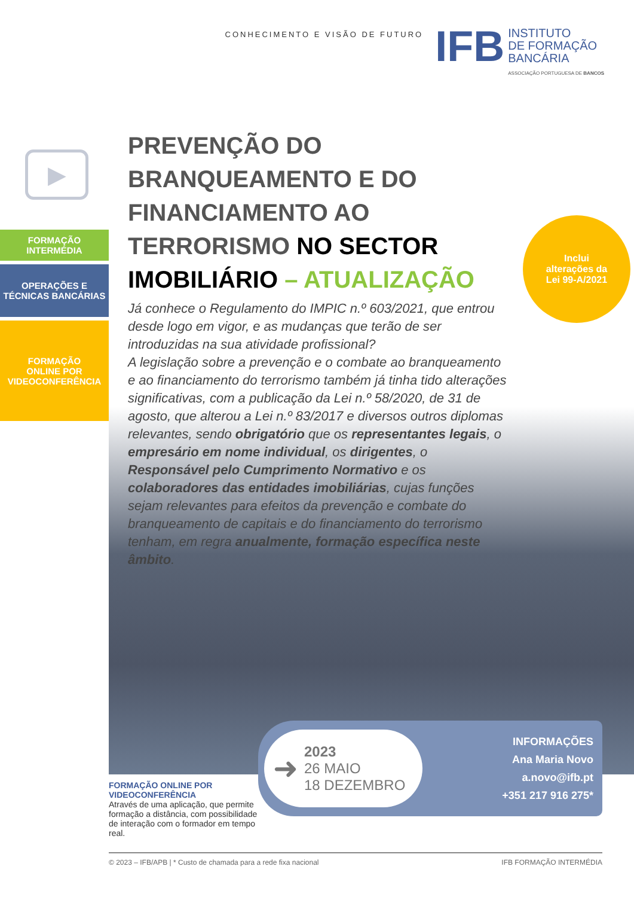CONHECIMENTO E VISÃO DE FUTURO
IFB
INSTITUTO
DE FORMAÇÃO
BANCÁRIA
ASSOCIAÇÃO PORTUGUESA DE BANCOS
▶
FORMAÇÃO INTERMÉDIA
OPERAÇÕES E
TÉCNICAS BANCÁRIAS
FORMAÇÃO
ONLINE POR
VIDEOCONFERÊNCIA
PREVENÇÃO DO BRANQUEAMENTO E DO FINANCIAMENTO AO TERRORISMO NO SECTOR IMOBILIÁRIO – ATUALIZAÇÃO
Já conhece o Regulamento do IMPIC n.º 603/2021, que entrou desde logo em vigor, e as mudanças que terão de ser introduzidas na sua atividade profissional?
A legislação sobre a prevenção e o combate ao branqueamento e ao financiamento do terrorismo também já tinha tido alterações significativas, com a publicação da Lei n.º 58/2020, de 31 de agosto, que alterou a Lei n.º 83/2017 e diversos outros diplomas relevantes, sendo obrigatório que os representantes legais, o empresário em nome individual, os dirigentes, o Responsável pelo Cumprimento Normativo e os colaboradores das entidades imobiliárias, cujas funções sejam relevantes para efeitos da prevenção e combate do branqueamento de capitais e do financiamento do terrorismo tenham, em regra anualmente, formação específica neste âmbito.
Inclui
alterações da
Lei 99-A/2021
FORMAÇÃO ONLINE POR VIDEOCONFERÊNCIA
Através de uma aplicação, que permite formação a distância, com possibilidade de interação com o formador em tempo real.
➜
2023
26 MAIO
18 DEZEMBRO
INFORMAÇÕES
Ana Maria Novo
a.novo@ifb.pt
+351 217 916 275*
© 2023 – IFB/APB | * Custo de chamada para a rede fixa nacional IFB FORMAÇÃO INTERMÉDIA